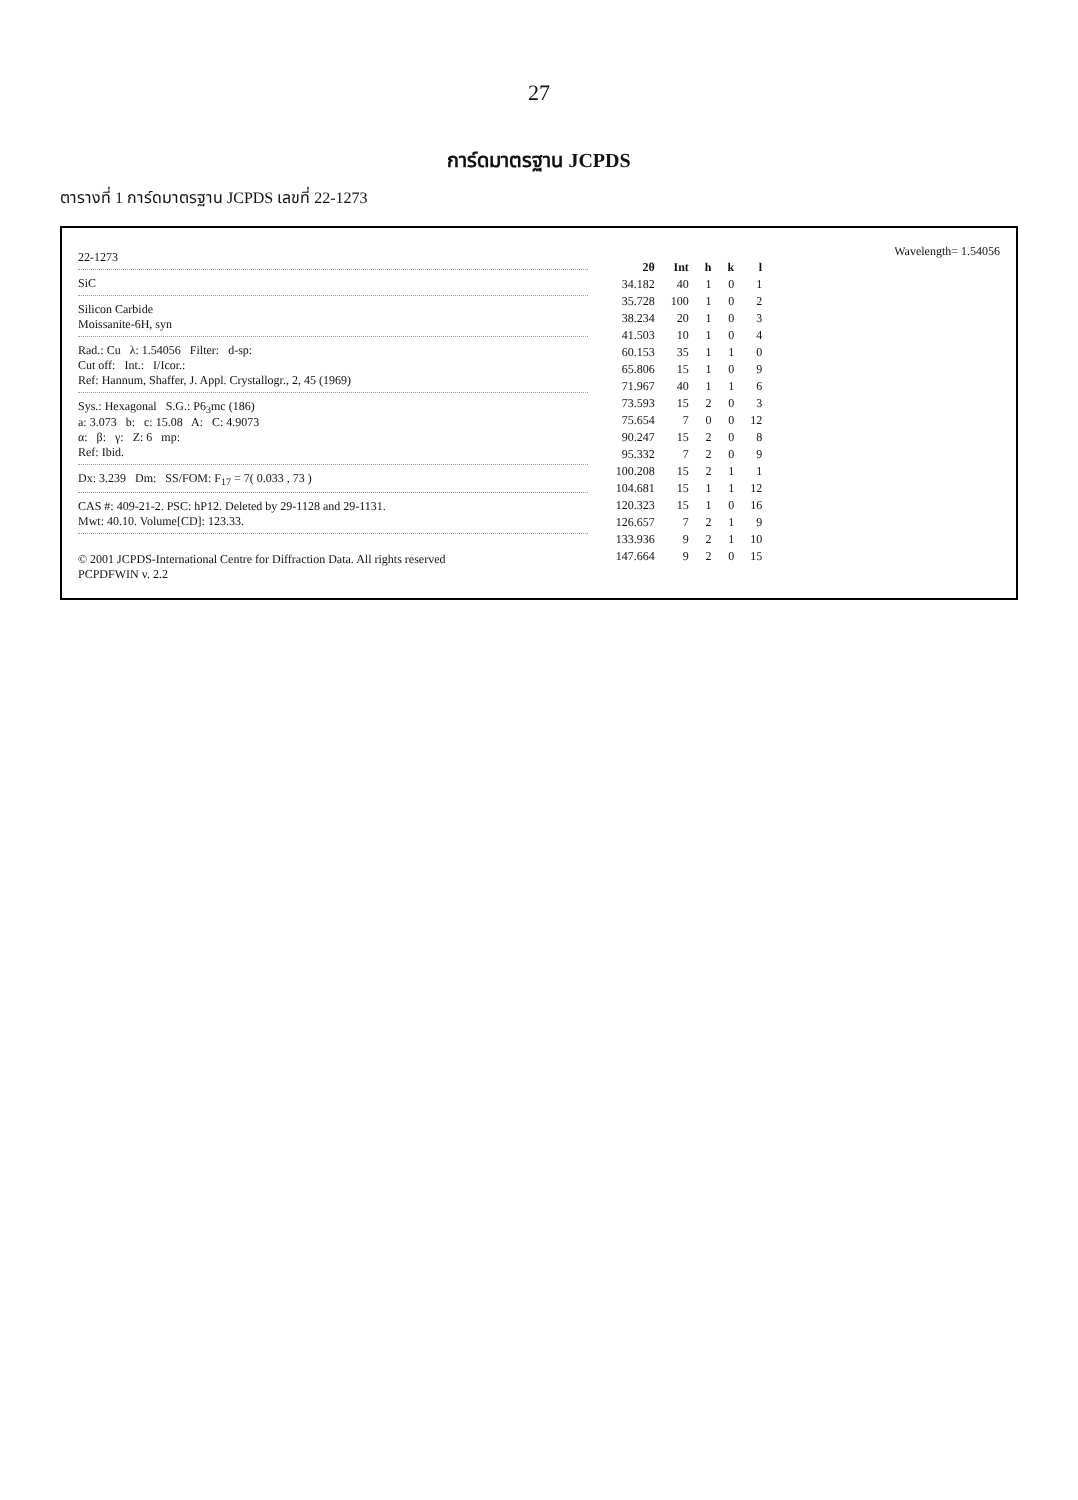27
การ์ดมาตรฐาน JCPDS
ตารางที่ 1 การ์ดมาตรฐาน JCPDS เลขที่ 22-1273
22-1273
SiC
Silicon Carbide
Moissanite-6H, syn
Rad.: Cu λ: 1.54056 Filter: d-sp:
Cut off: Int.: I/Icor.:
Ref: Hannum, Shaffer, J. Appl. Crystallogr., 2, 45 (1969)
Sys.: Hexagonal S.G.: P6<sub>3</sub>mc (186)
a: 3.073 b: c: 15.08 A: C: 4.9073
α: β: γ: Z: 6 mp:
Ref: Ibid.
Dx: 3.239 Dm: SS/FOM: F<sub>17</sub> = 7( 0.033 , 73 )
CAS #: 409-21-2. PSC: hP12. Deleted by 29-1128 and 29-1131.
Mwt: 40.10. Volume[CD]: 123.33.
© 2001 JCPDS-International Centre for Diffraction Data. All rights reserved
PCPDFWIN v. 2.2
Wavelength= 1.54056
| 2θ | Int | h | k | l |
| --- | --- | --- | --- | --- |
| 34.182 | 40 | 1 | 0 | 1 |
| 35.728 | 100 | 1 | 0 | 2 |
| 38.234 | 20 | 1 | 0 | 3 |
| 41.503 | 10 | 1 | 0 | 4 |
| 60.153 | 35 | 1 | 1 | 0 |
| 65.806 | 15 | 1 | 0 | 9 |
| 71.967 | 40 | 1 | 1 | 6 |
| 73.593 | 15 | 2 | 0 | 3 |
| 75.654 | 7 | 0 | 0 | 12 |
| 90.247 | 15 | 2 | 0 | 8 |
| 95.332 | 7 | 2 | 0 | 9 |
| 100.208 | 15 | 2 | 1 | 1 |
| 104.681 | 15 | 1 | 1 | 12 |
| 120.323 | 15 | 1 | 0 | 16 |
| 126.657 | 7 | 2 | 1 | 9 |
| 133.936 | 9 | 2 | 1 | 10 |
| 147.664 | 9 | 2 | 0 | 15 |